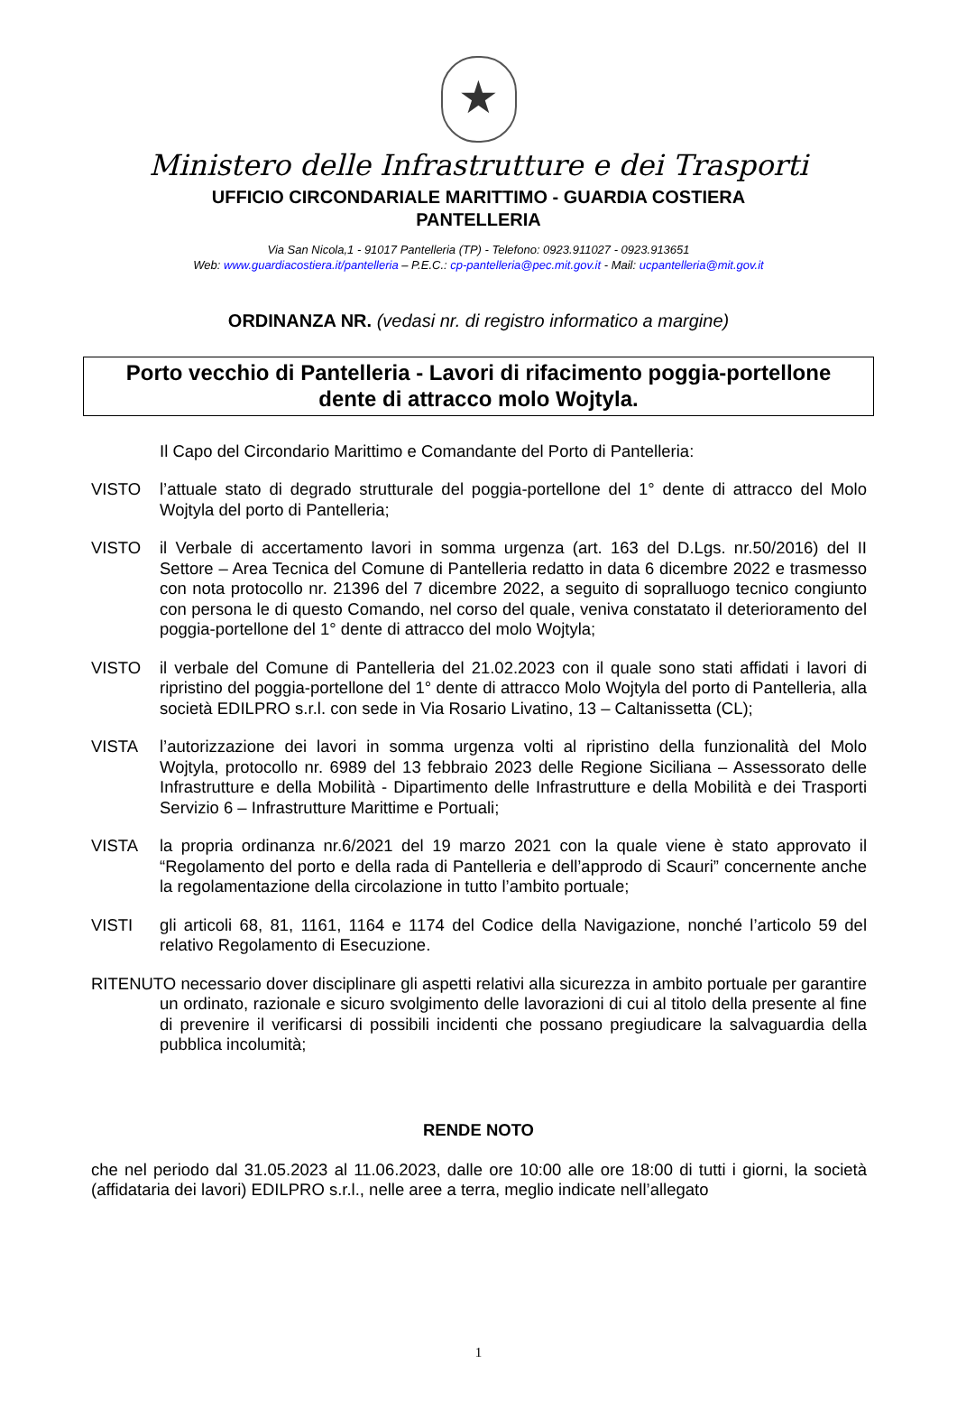★
Ministero delle Infrastrutture e dei Trasporti
UFFICIO CIRCONDARIALE MARITTIMO - GUARDIA COSTIERA
PANTELLERIA
Via San Nicola,1 - 91017 Pantelleria (TP) - Telefono: 0923.911027 - 0923.913651
Web: www.guardiacostiera.it/pantelleria – P.E.C.: cp-pantelleria@pec.mit.gov.it - Mail: ucpantelleria@mit.gov.it
ORDINANZA NR. (vedasi nr. di registro informatico a margine)
Porto vecchio di Pantelleria - Lavori di rifacimento poggia-portellone
dente di attracco molo Wojtyla.
Il Capo del Circondario Marittimo e Comandante del Porto di Pantelleria:
VISTO l’attuale stato di degrado strutturale del poggia-portellone del 1° dente di attracco del Molo Wojtyla del porto di Pantelleria;
VISTO il Verbale di accertamento lavori in somma urgenza (art. 163 del D.Lgs. nr.50/2016) del II Settore – Area Tecnica del Comune di Pantelleria redatto in data 6 dicembre 2022 e trasmesso con nota protocollo nr. 21396 del 7 dicembre 2022, a seguito di sopralluogo tecnico congiunto con persona le di questo Comando, nel corso del quale, veniva constatato il deterioramento del poggia-portellone del 1° dente di attracco del molo Wojtyla;
VISTO il verbale del Comune di Pantelleria del 21.02.2023 con il quale sono stati affidati i lavori di ripristino del poggia-portellone del 1° dente di attracco Molo Wojtyla del porto di Pantelleria, alla società EDILPRO s.r.l. con sede in Via Rosario Livatino, 13 – Caltanissetta (CL);
VISTA l’autorizzazione dei lavori in somma urgenza volti al ripristino della funzionalità del Molo Wojtyla, protocollo nr. 6989 del 13 febbraio 2023 delle Regione Siciliana – Assessorato delle Infrastrutture e della Mobilità - Dipartimento delle Infrastrutture e della Mobilità e dei Trasporti Servizio 6 – Infrastrutture Marittime e Portuali;
VISTA la propria ordinanza nr.6/2021 del 19 marzo 2021 con la quale viene è stato approvato il “Regolamento del porto e della rada di Pantelleria e dell’approdo di Scauri” concernente anche la regolamentazione della circolazione in tutto l’ambito portuale;
VISTI gli articoli 68, 81, 1161, 1164 e 1174 del Codice della Navigazione, nonché l’articolo 59 del relativo Regolamento di Esecuzione.
RITENUTO necessario dover disciplinare gli aspetti relativi alla sicurezza in ambito portuale per garantire un ordinato, razionale e sicuro svolgimento delle lavorazioni di cui al titolo della presente al fine di prevenire il verificarsi di possibili incidenti che possano pregiudicare la salvaguardia della pubblica incolumità;
RENDE NOTO
che nel periodo dal 31.05.2023 al 11.06.2023, dalle ore 10:00 alle ore 18:00 di tutti i giorni, la società (affidataria dei lavori) EDILPRO s.r.l., nelle aree a terra, meglio indicate nell’allegato
1